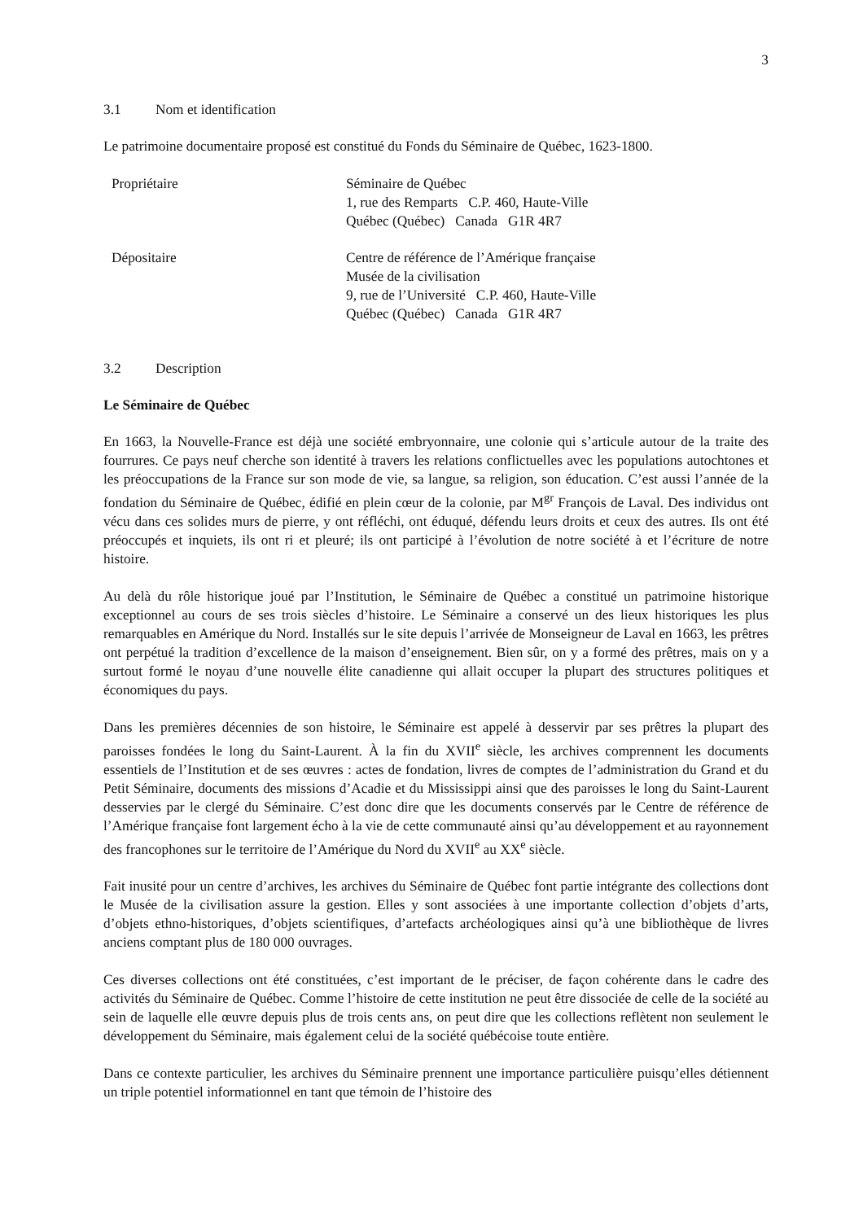3
3.1 Nom et identification
Le patrimoine documentaire proposé est constitué du Fonds du Séminaire de Québec, 1623-1800.
| Propriétaire | Séminaire de Québec 1, rue des Remparts C.P. 460, Haute-Ville Québec (Québec) Canada G1R 4R7 |
| Dépositaire | Centre de référence de l’Amérique française Musée de la civilisation 9, rue de l’Université C.P. 460, Haute-Ville Québec (Québec) Canada G1R 4R7 |
3.2 Description
Le Séminaire de Québec
En 1663, la Nouvelle-France est déjà une société embryonnaire, une colonie qui s’articule autour de la traite des fourrures. Ce pays neuf cherche son identité à travers les relations conflictuelles avec les populations autochtones et les préoccupations de la France sur son mode de vie, sa langue, sa religion, son éducation. C’est aussi l’année de la fondation du Séminaire de Québec, édifié en plein cœur de la colonie, par M<sup>gr</sup> François de Laval. Des individus ont vécu dans ces solides murs de pierre, y ont réfléchi, ont éduqué, défendu leurs droits et ceux des autres. Ils ont été préoccupés et inquiets, ils ont ri et pleuré; ils ont participé à l’évolution de notre société à et l’écriture de notre histoire.
Au delà du rôle historique joué par l’Institution, le Séminaire de Québec a constitué un patrimoine historique exceptionnel au cours de ses trois siècles d’histoire. Le Séminaire a conservé un des lieux historiques les plus remarquables en Amérique du Nord. Installés sur le site depuis l’arrivée de Monseigneur de Laval en 1663, les prêtres ont perpétué la tradition d’excellence de la maison d’enseignement. Bien sûr, on y a formé des prêtres, mais on y a surtout formé le noyau d’une nouvelle élite canadienne qui allait occuper la plupart des structures politiques et économiques du pays.
Dans les premières décennies de son histoire, le Séminaire est appelé à desservir par ses prêtres la plupart des paroisses fondées le long du Saint-Laurent. À la fin du XVII<sup>e</sup> siècle, les archives comprennent les documents essentiels de l’Institution et de ses œuvres : actes de fondation, livres de comptes de l’administration du Grand et du Petit Séminaire, documents des missions d’Acadie et du Mississippi ainsi que des paroisses le long du Saint-Laurent desservies par le clergé du Séminaire. C’est donc dire que les documents conservés par le Centre de référence de l’Amérique française font largement écho à la vie de cette communauté ainsi qu’au développement et au rayonnement des francophones sur le territoire de l’Amérique du Nord du XVII<sup>e</sup> au XX<sup>e</sup> siècle.
Fait inusité pour un centre d’archives, les archives du Séminaire de Québec font partie intégrante des collections dont le Musée de la civilisation assure la gestion. Elles y sont associées à une importante collection d’objets d’arts, d’objets ethno-historiques, d’objets scientifiques, d’artefacts archéologiques ainsi qu’à une bibliothèque de livres anciens comptant plus de 180 000 ouvrages.
Ces diverses collections ont été constituées, c’est important de le préciser, de façon cohérente dans le cadre des activités du Séminaire de Québec. Comme l’histoire de cette institution ne peut être dissociée de celle de la société au sein de laquelle elle œuvre depuis plus de trois cents ans, on peut dire que les collections reflètent non seulement le développement du Séminaire, mais également celui de la société québécoise toute entière.
Dans ce contexte particulier, les archives du Séminaire prennent une importance particulière puisqu’elles détiennent un triple potentiel informationnel en tant que témoin de l’histoire des